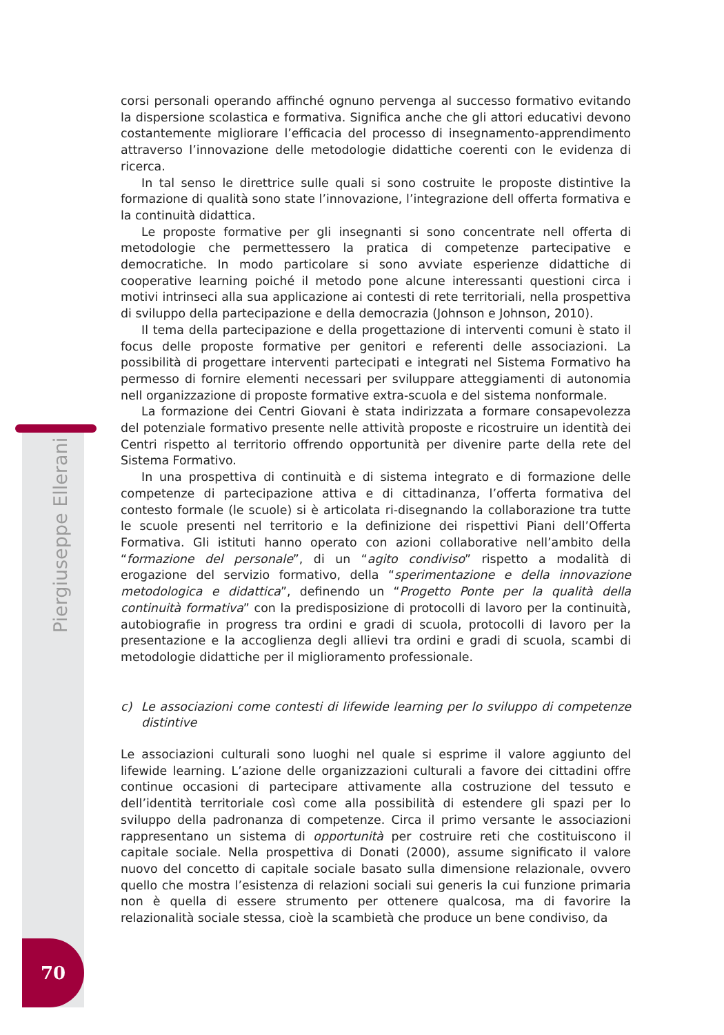Piergiuseppe Ellerani
70
corsi personali operando affinché ognuno pervenga al successo formativo evitando la dispersione scolastica e formativa. Significa anche che gli attori educativi devono costantemente migliorare l’efficacia del processo di insegnamento-apprendimento attraverso l’innovazione delle metodologie didattiche coerenti con le evidenza di ricerca.
In tal senso le direttrice sulle quali si sono costruite le proposte distintive la formazione di qualità sono state l’innovazione, l’integrazione dell offerta formativa e la continuità didattica.
Le proposte formative per gli insegnanti si sono concentrate nell offerta di metodologie che permettessero la pratica di competenze partecipative e democratiche. In modo particolare si sono avviate esperienze didattiche di cooperative learning poiché il metodo pone alcune interessanti questioni circa i motivi intrinseci alla sua applicazione ai contesti di rete territoriali, nella prospettiva di sviluppo della partecipazione e della democrazia (Johnson e Johnson, 2010).
Il tema della partecipazione e della progettazione di interventi comuni è stato il focus delle proposte formative per genitori e referenti delle associazioni. La possibilità di progettare interventi partecipati e integrati nel Sistema Formativo ha permesso di fornire elementi necessari per sviluppare atteggiamenti di autonomia nell organizzazione di proposte formative extra-scuola e del sistema nonformale.
La formazione dei Centri Giovani è stata indirizzata a formare consapevolezza del potenziale formativo presente nelle attività proposte e ricostruire un identità dei Centri rispetto al territorio offrendo opportunità per divenire parte della rete del Sistema Formativo.
In una prospettiva di continuità e di sistema integrato e di formazione delle competenze di partecipazione attiva e di cittadinanza, l’offerta formativa del contesto formale (le scuole) si è articolata ri-disegnando la collaborazione tra tutte le scuole presenti nel territorio e la definizione dei rispettivi Piani dell’Offerta Formativa. Gli istituti hanno operato con azioni collaborative nell’ambito della “formazione del personale”, di un “agito condiviso” rispetto a modalità di erogazione del servizio formativo, della “sperimentazione e della innovazione metodologica e didattica”, definendo un “Progetto Ponte per la qualità della continuità formativa” con la predisposizione di protocolli di lavoro per la continuità, autobiografie in progress tra ordini e gradi di scuola, protocolli di lavoro per la presentazione e la accoglienza degli allievi tra ordini e gradi di scuola, scambi di metodologie didattiche per il miglioramento professionale.
c) Le associazioni come contesti di lifewide learning per lo sviluppo di competenze distintive
Le associazioni culturali sono luoghi nel quale si esprime il valore aggiunto del lifewide learning. L’azione delle organizzazioni culturali a favore dei cittadini offre continue occasioni di partecipare attivamente alla costruzione del tessuto e dell’identità territoriale così come alla possibilità di estendere gli spazi per lo sviluppo della padronanza di competenze. Circa il primo versante le associazioni rappresentano un sistema di opportunità per costruire reti che costituiscono il capitale sociale. Nella prospettiva di Donati (2000), assume significato il valore nuovo del concetto di capitale sociale basato sulla dimensione relazionale, ovvero quello che mostra l’esistenza di relazioni sociali sui generis la cui funzione primaria non è quella di essere strumento per ottenere qualcosa, ma di favorire la relazionalità sociale stessa, cioè la scambietà che produce un bene condiviso, da